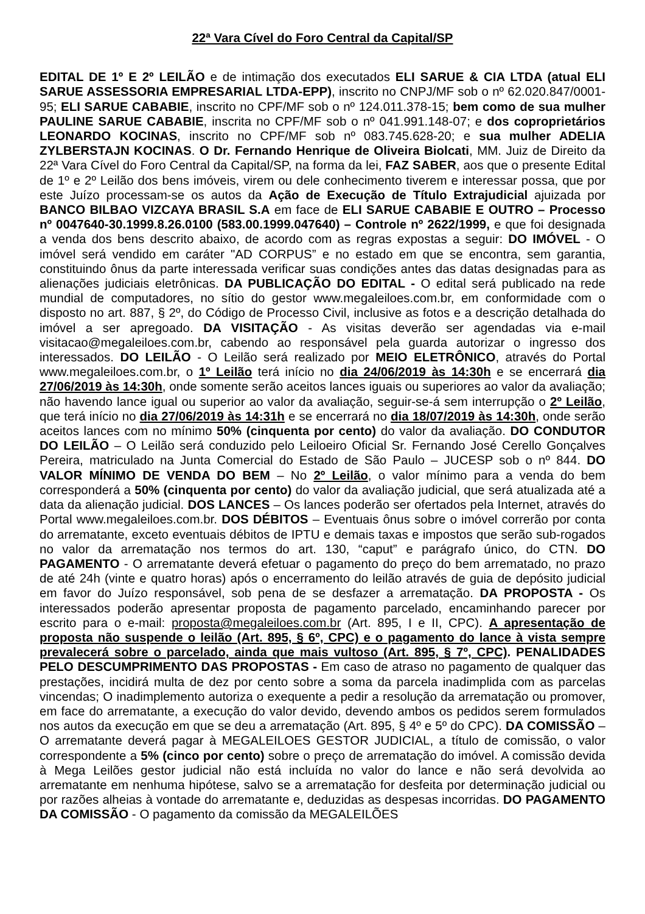22ª Vara Cível do Foro Central da Capital/SP
EDITAL DE 1º E 2º LEILÃO e de intimação dos executados ELI SARUE & CIA LTDA (atual ELI SARUE ASSESSORIA EMPRESARIAL LTDA-EPP), inscrito no CNPJ/MF sob o nº 62.020.847/0001-95; ELI SARUE CABABIE, inscrito no CPF/MF sob o nº 124.011.378-15; bem como de sua mulher PAULINE SARUE CABABIE, inscrita no CPF/MF sob o nº 041.991.148-07; e dos coproprietários LEONARDO KOCINAS, inscrito no CPF/MF sob nº 083.745.628-20; e sua mulher ADELIA ZYLBERSTAJN KOCINAS. O Dr. Fernando Henrique de Oliveira Biolcati, MM. Juiz de Direito da 22ª Vara Cível do Foro Central da Capital/SP, na forma da lei, FAZ SABER, aos que o presente Edital de 1º e 2º Leilão dos bens imóveis, virem ou dele conhecimento tiverem e interessar possa, que por este Juízo processam-se os autos da Ação de Execução de Título Extrajudicial ajuizada por BANCO BILBAO VIZCAYA BRASIL S.A em face de ELI SARUE CABABIE E OUTRO – Processo nº 0047640-30.1999.8.26.0100 (583.00.1999.047640) – Controle nº 2622/1999, e que foi designada a venda dos bens descrito abaixo, de acordo com as regras expostas a seguir: DO IMÓVEL - O imóvel será vendido em caráter "AD CORPUS” e no estado em que se encontra, sem garantia, constituindo ônus da parte interessada verificar suas condições antes das datas designadas para as alienações judiciais eletrônicas. DA PUBLICAÇÃO DO EDITAL - O edital será publicado na rede mundial de computadores, no sítio do gestor www.megaleiloes.com.br, em conformidade com o disposto no art. 887, § 2º, do Código de Processo Civil, inclusive as fotos e a descrição detalhada do imóvel a ser apregoado. DA VISITAÇÃO - As visitas deverão ser agendadas via e-mail visitacao@megaleiloes.com.br, cabendo ao responsável pela guarda autorizar o ingresso dos interessados. DO LEILÃO - O Leilão será realizado por MEIO ELETRÔNICO, através do Portal www.megaleiloes.com.br, o 1º Leilão terá início no dia 24/06/2019 às 14:30h e se encerrará dia 27/06/2019 às 14:30h, onde somente serão aceitos lances iguais ou superiores ao valor da avaliação; não havendo lance igual ou superior ao valor da avaliação, seguir-se-á sem interrupção o 2º Leilão, que terá início no dia 27/06/2019 às 14:31h e se encerrará no dia 18/07/2019 às 14:30h, onde serão aceitos lances com no mínimo 50% (cinquenta por cento) do valor da avaliação. DO CONDUTOR DO LEILÃO – O Leilão será conduzido pelo Leiloeiro Oficial Sr. Fernando José Cerello Gonçalves Pereira, matriculado na Junta Comercial do Estado de São Paulo – JUCESP sob o nº 844. DO VALOR MÍNIMO DE VENDA DO BEM – No 2º Leilão, o valor mínimo para a venda do bem corresponderá a 50% (cinquenta por cento) do valor da avaliação judicial, que será atualizada até a data da alienação judicial. DOS LANCES – Os lances poderão ser ofertados pela Internet, através do Portal www.megaleiloes.com.br. DOS DÉBITOS – Eventuais ônus sobre o imóvel correrão por conta do arrematante, exceto eventuais débitos de IPTU e demais taxas e impostos que serão sub-rogados no valor da arrematação nos termos do art. 130, “caput” e parágrafo único, do CTN. DO PAGAMENTO - O arrematante deverá efetuar o pagamento do preço do bem arrematado, no prazo de até 24h (vinte e quatro horas) após o encerramento do leilão através de guia de depósito judicial em favor do Juízo responsável, sob pena de se desfazer a arrematação. DA PROPOSTA - Os interessados poderão apresentar proposta de pagamento parcelado, encaminhando parecer por escrito para o e-mail: proposta@megaleiloes.com.br (Art. 895, I e II, CPC). A apresentação de proposta não suspende o leilão (Art. 895, § 6º, CPC) e o pagamento do lance à vista sempre prevalecerá sobre o parcelado, ainda que mais vultoso (Art. 895, § 7º, CPC). PENALIDADES PELO DESCUMPRIMENTO DAS PROPOSTAS - Em caso de atraso no pagamento de qualquer das prestações, incidirá multa de dez por cento sobre a soma da parcela inadimplida com as parcelas vincendas; O inadimplemento autoriza o exequente a pedir a resolução da arrematação ou promover, em face do arrematante, a execução do valor devido, devendo ambos os pedidos serem formulados nos autos da execução em que se deu a arrematação (Art. 895, § 4º e 5º do CPC). DA COMISSÃO – O arrematante deverá pagar à MEGALEILOES GESTOR JUDICIAL, a título de comissão, o valor correspondente a 5% (cinco por cento) sobre o preço de arrematação do imóvel. A comissão devida à Mega Leilões gestor judicial não está incluída no valor do lance e não será devolvida ao arrematante em nenhuma hipótese, salvo se a arrematação for desfeita por determinação judicial ou por razões alheias à vontade do arrematante e, deduzidas as despesas incorridas. DO PAGAMENTO DA COMISSÃO - O pagamento da comissão da MEGALEILÕES